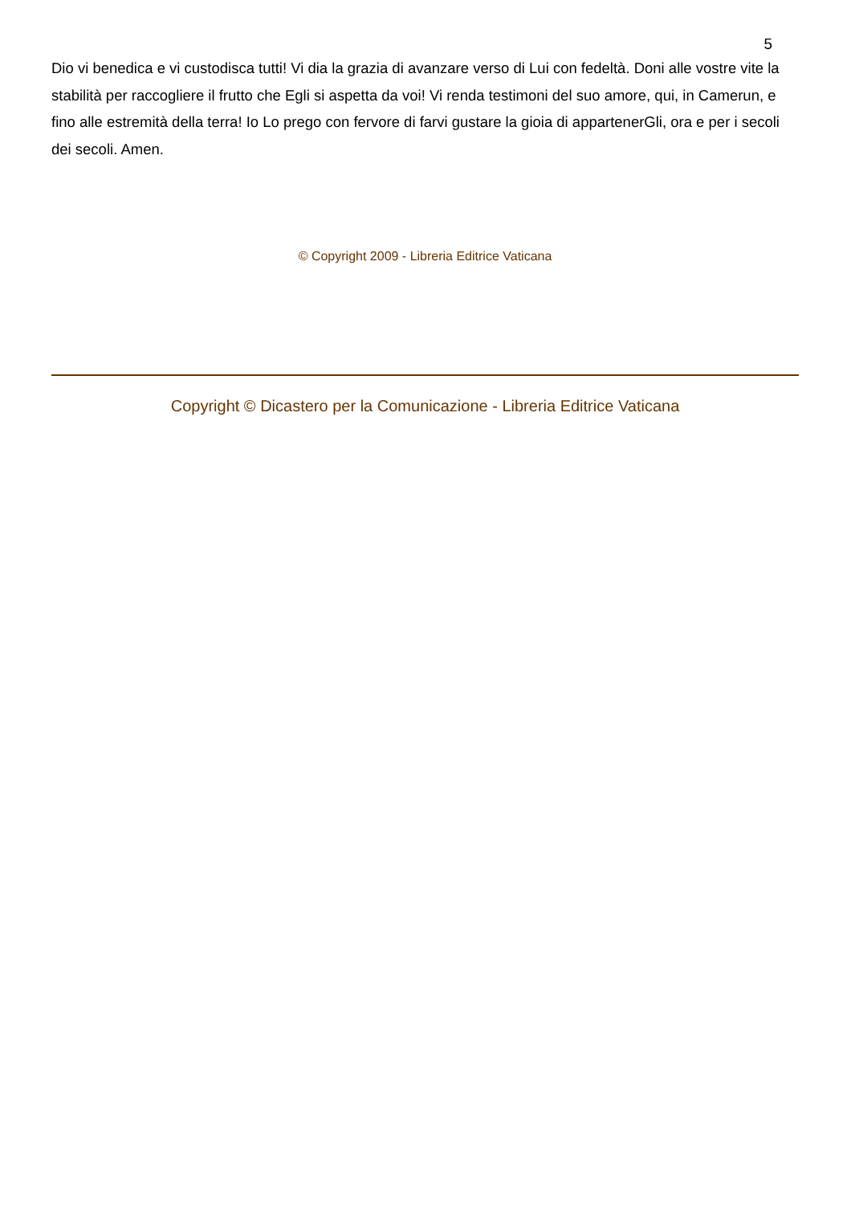5
Dio vi benedica e vi custodisca tutti! Vi dia la grazia di avanzare verso di Lui con fedeltà. Doni alle vostre vite la stabilità per raccogliere il frutto che Egli si aspetta da voi! Vi renda testimoni del suo amore, qui, in Camerun, e fino alle estremità della terra! Io Lo prego con fervore di farvi gustare la gioia di appartenerGli, ora e per i secoli dei secoli. Amen.
© Copyright 2009 - Libreria Editrice Vaticana
Copyright © Dicastero per la Comunicazione - Libreria Editrice Vaticana